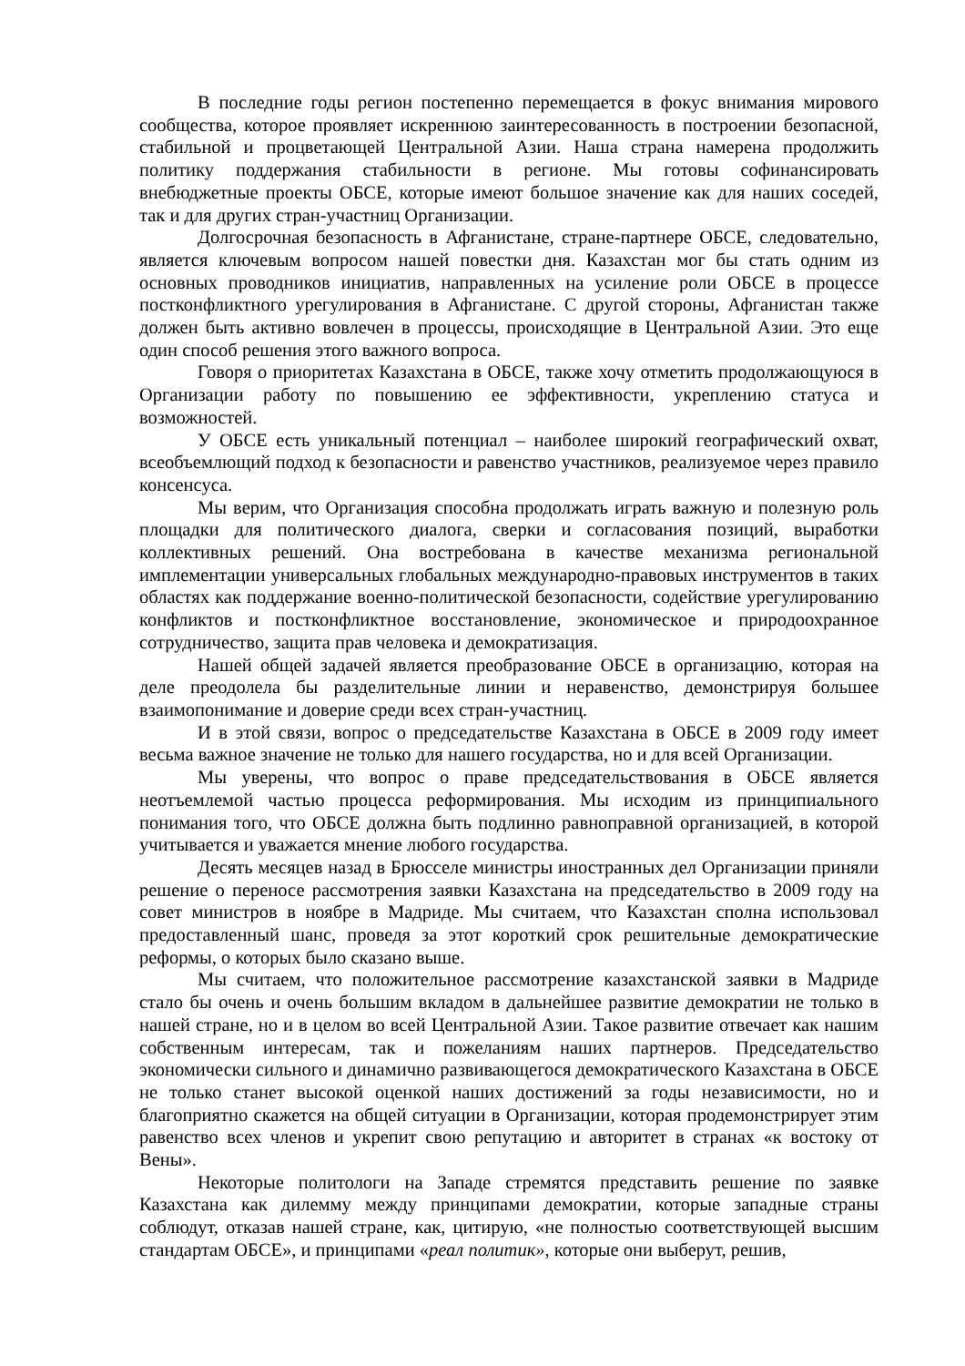В последние годы регион постепенно перемещается в фокус внимания мирового сообщества, которое проявляет искреннюю заинтересованность в построении безопасной, стабильной и процветающей Центральной Азии. Наша страна намерена продолжить политику поддержания стабильности в регионе. Мы готовы софинансировать внебюджетные проекты ОБСЕ, которые имеют большое значение как для наших соседей, так и для других стран-участниц Организации.
Долгосрочная безопасность в Афганистане, стране-партнере ОБСЕ, следовательно, является ключевым вопросом нашей повестки дня. Казахстан мог бы стать одним из основных проводников инициатив, направленных на усиление роли ОБСЕ в процессе постконфликтного урегулирования в Афганистане. С другой стороны, Афганистан также должен быть активно вовлечен в процессы, происходящие в Центральной Азии. Это еще один способ решения этого важного вопроса.
Говоря о приоритетах Казахстана в ОБСЕ, также хочу отметить продолжающуюся в Организации работу по повышению ее эффективности, укреплению статуса и возможностей.
У ОБСЕ есть уникальный потенциал – наиболее широкий географический охват, всеобъемлющий подход к безопасности и равенство участников, реализуемое через правило консенсуса.
Мы верим, что Организация способна продолжать играть важную и полезную роль площадки для политического диалога, сверки и согласования позиций, выработки коллективных решений. Она востребована в качестве механизма региональной имплементации универсальных глобальных международно-правовых инструментов в таких областях как поддержание военно-политической безопасности, содействие урегулированию конфликтов и постконфликтное восстановление, экономическое и природоохранное сотрудничество, защита прав человека и демократизация.
Нашей общей задачей является преобразование ОБСЕ в организацию, которая на деле преодолела бы разделительные линии и неравенство, демонстрируя большее взаимопонимание и доверие среди всех стран-участниц.
И в этой связи, вопрос о председательстве Казахстана в ОБСЕ в 2009 году имеет весьма важное значение не только для нашего государства, но и для всей Организации.
Мы уверены, что вопрос о праве председательствования в ОБСЕ является неотъемлемой частью процесса реформирования. Мы исходим из принципиального понимания того, что ОБСЕ должна быть подлинно равноправной организацией, в которой учитывается и уважается мнение любого государства.
Десять месяцев назад в Брюсселе министры иностранных дел Организации приняли решение о переносе рассмотрения заявки Казахстана на председательство в 2009 году на совет министров в ноябре в Мадриде. Мы считаем, что Казахстан сполна использовал предоставленный шанс, проведя за этот короткий срок решительные демократические реформы, о которых было сказано выше.
Мы считаем, что положительное рассмотрение казахстанской заявки в Мадриде стало бы очень и очень большим вкладом в дальнейшее развитие демократии не только в нашей стране, но и в целом во всей Центральной Азии. Такое развитие отвечает как нашим собственным интересам, так и пожеланиям наших партнеров. Председательство экономически сильного и динамично развивающегося демократического Казахстана в ОБСЕ не только станет высокой оценкой наших достижений за годы независимости, но и благоприятно скажется на общей ситуации в Организации, которая продемонстрирует этим равенство всех членов и укрепит свою репутацию и авторитет в странах «к востоку от Вены».
Некоторые политологи на Западе стремятся представить решение по заявке Казахстана как дилемму между принципами демократии, которые западные страны соблюдут, отказав нашей стране, как, цитирую, «не полностью соответствующей высшим стандартам ОБСЕ», и принципами «реал политик», которые они выберут, решив,